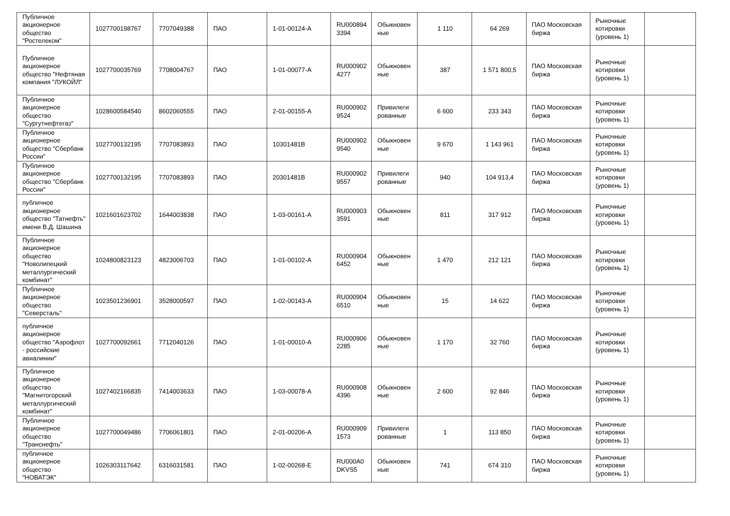| Публичное акционерное общество "Ростелеком" | 1027700198767 | 7707049388 | ПАО | 1-01-00124-A | RU000894 3394 | Обыкновен ные | 1 110 | 64 269 | ПАО Московская биржа | Рыночные котировки (уровень 1) | |
| Публичное акционерное общество "Нефтяная компания "ЛУКОЙЛ" | 1027700035769 | 7708004767 | ПАО | 1-01-00077-A | RU000902 4277 | Обыкновен ные | 387 | 1 571 800,5 | ПАО Московская биржа | Рыночные котировки (уровень 1) | |
| Публичное акционерное общество "Сургутнефтегаз" | 1028600584540 | 8602060555 | ПАО | 2-01-00155-A | RU000902 9524 | Привилеги рованные | 6 600 | 233 343 | ПАО Московская биржа | Рыночные котировки (уровень 1) | |
| Публичное акционерное общество "Сбербанк России" | 1027700132195 | 7707083893 | ПАО | 10301481B | RU000902 9540 | Обыкновен ные | 9 670 | 1 143 961 | ПАО Московская биржа | Рыночные котировки (уровень 1) | |
| Публичное акционерное общество "Сбербанк России" | 1027700132195 | 7707083893 | ПАО | 20301481B | RU000902 9557 | Привилеги рованные | 940 | 104 913,4 | ПАО Московская биржа | Рыночные котировки (уровень 1) | |
| публичное акционерное общество "Татнефть" имени В.Д. Шашина | 1021601623702 | 1644003838 | ПАО | 1-03-00161-A | RU000903 3591 | Обыкновен ные | 811 | 317 912 | ПАО Московская биржа | Рыночные котировки (уровень 1) | |
| Публичное акционерное общество "Новолипецкий металлургический комбинат" | 1024800823123 | 4823006703 | ПАО | 1-01-00102-A | RU000904 6452 | Обыкновен ные | 1 470 | 212 121 | ПАО Московская биржа | Рыночные котировки (уровень 1) | |
| Публичное акционерное общество "Северсталь" | 1023501236901 | 3528000597 | ПАО | 1-02-00143-A | RU000904 6510 | Обыкновен ные | 15 | 14 622 | ПАО Московская биржа | Рыночные котировки (уровень 1) | |
| публичное акционерное общество "Аэрофлот - российские авиалинии" | 1027700092661 | 7712040126 | ПАО | 1-01-00010-A | RU000906 2285 | Обыкновен ные | 1 170 | 32 760 | ПАО Московская биржа | Рыночные котировки (уровень 1) | |
| Публичное акционерное общество "Магнитогорский металлургический комбинат" | 1027402166835 | 7414003633 | ПАО | 1-03-00078-A | RU000908 4396 | Обыкновен ные | 2 600 | 92 846 | ПАО Московская биржа | Рыночные котировки (уровень 1) | |
| Публичное акционерное общество "Транснефть" | 1027700049486 | 7706061801 | ПАО | 2-01-00206-A | RU000909 1573 | Привилеги рованные | 1 | 113 850 | ПАО Московская биржа | Рыночные котировки (уровень 1) | |
| публичное акционерное общество "НОВАТЭК" | 1026303117642 | 6316031581 | ПАО | 1-02-00268-E | RU000A0 DKVS5 | Обыкновен ные | 741 | 674 310 | ПАО Московская биржа | Рыночные котировки (уровень 1) | |